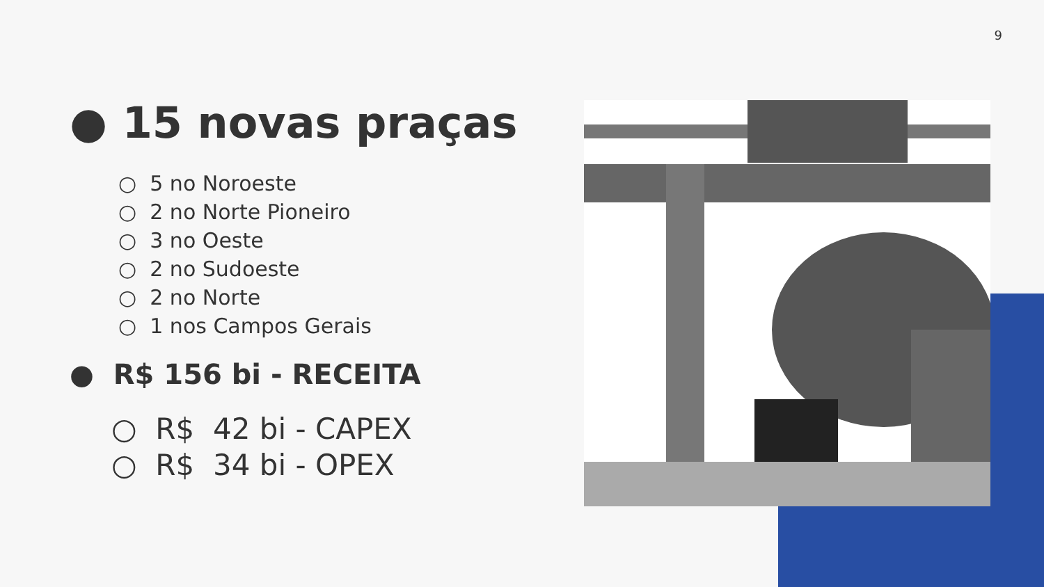9
● 15 novas praças
○ 5 no Noroeste
○ 2 no Norte Pioneiro
○ 3 no Oeste
○ 2 no Sudoeste
○ 2 no Norte
○ 1 nos Campos Gerais
● R$ 156 bi - RECEITA
○ R$ 42 bi - CAPEX
○ R$ 34 bi - OPEX